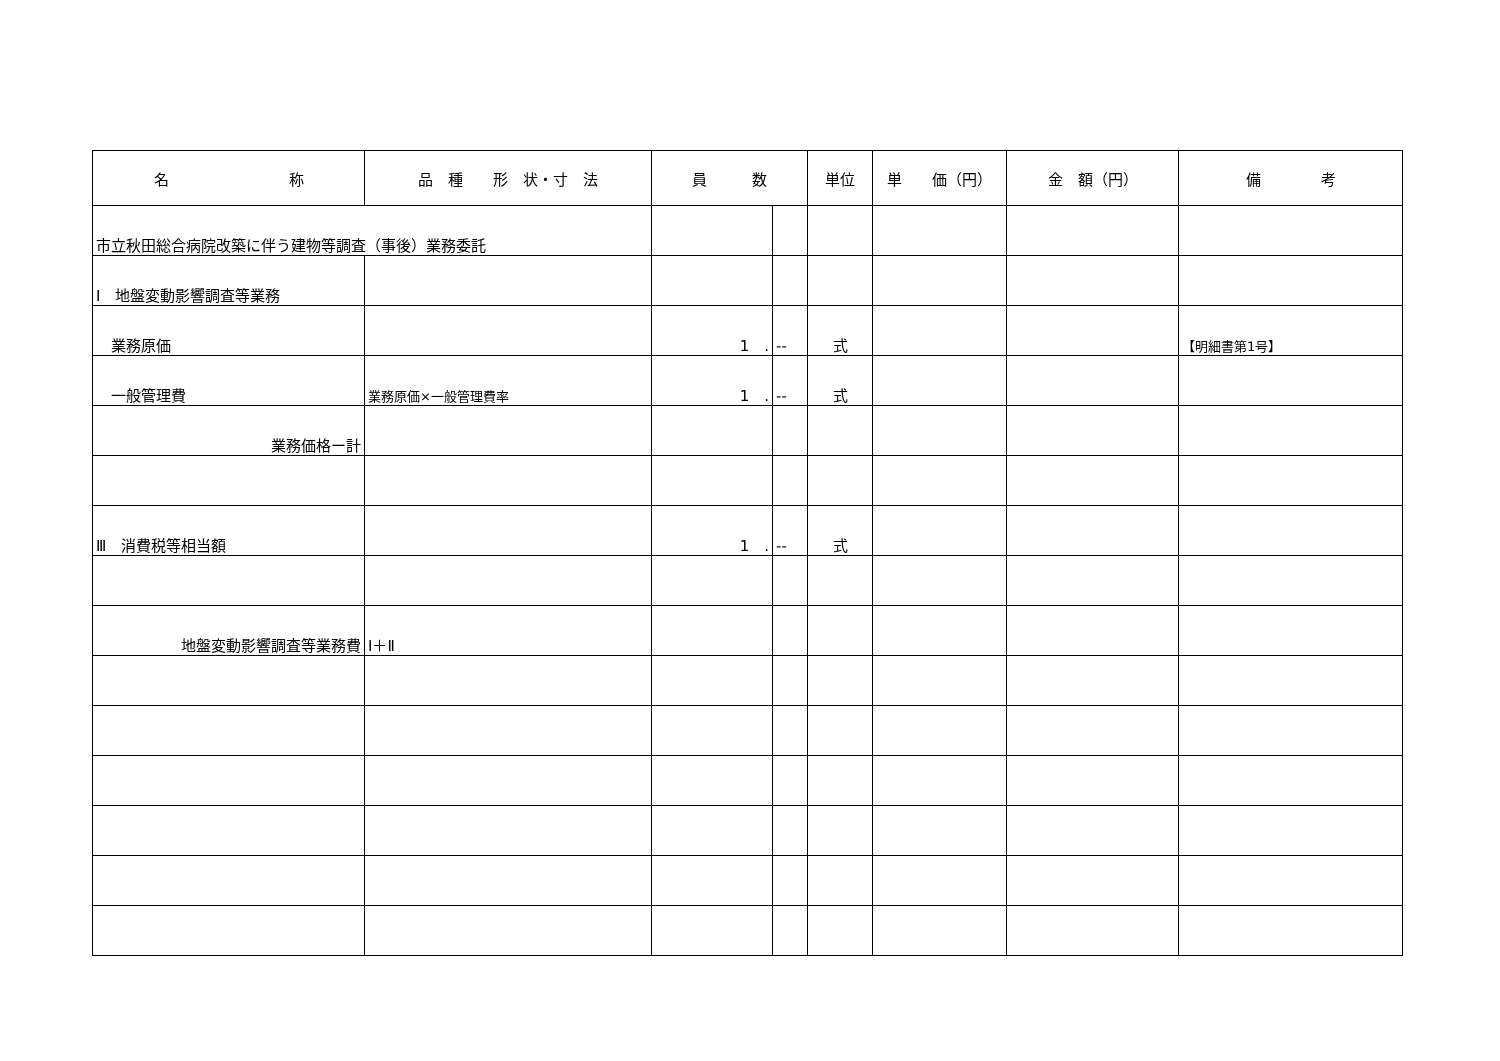| 名 称 | 品 種 形 状・寸 法 | 員 数 | | 単位 | 単 価（円） | 金 額（円） | 備 考 |
| --- | --- | --- | --- | --- | --- | --- | --- |
| 市立秋田総合病院改築に伴う建物等調査（事後）業務委託 | | | | | | | |
| Ⅰ 地盤変動影響調査等業務 | | | | | | | |
| 業務原価 | | 1 . | -- | 式 | | | 【明細書第1号】 |
| 一般管理費 | 業務原価×一般管理費率 | 1 . | -- | 式 | | | |
| 業務価格ー計 | | | | | | | |
| Ⅲ 消費税等相当額 | | 1 . | -- | 式 | | | |
| 地盤変動影響調査等業務費 | Ⅰ＋Ⅱ | | | | | | |